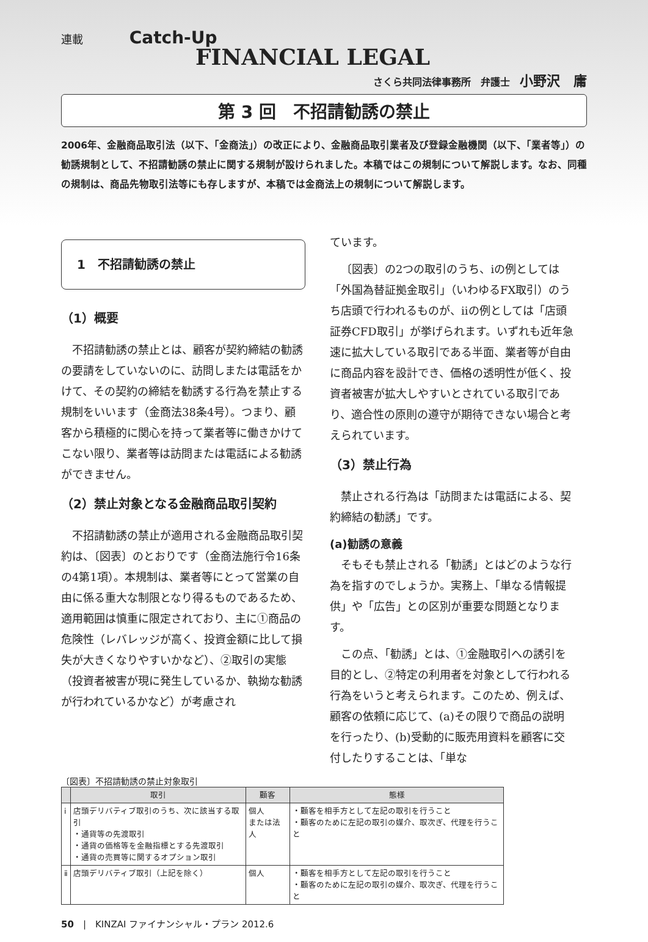連載 Catch-Up
FINANCIAL LEGAL
さくら共同法律事務所　弁護士　小野沢　庸
第 3 回　不招請勧誘の禁止
2006年、金融商品取引法（以下、「金商法」）の改正により、金融商品取引業者及び登録金融機関（以下、「業者等」）の勧誘規制として、不招請勧誘の禁止に関する規制が設けられました。本稿ではこの規制について解説します。なお、同種の規制は、商品先物取引法等にも存しますが、本稿では金商法上の規制について解説します。
1　不招請勧誘の禁止
（1）概要
不招請勧誘の禁止とは、顧客が契約締結の勧誘の要請をしていないのに、訪問しまたは電話をかけて、その契約の締結を勧誘する行為を禁止する規制をいいます（金商法38条4号）。つまり、顧客から積極的に関心を持って業者等に働きかけてこない限り、業者等は訪問または電話による勧誘ができません。
（2）禁止対象となる金融商品取引契約
不招請勧誘の禁止が適用される金融商品取引契約は、〔図表〕のとおりです（金商法施行令16条の4第1項）。本規制は、業者等にとって営業の自由に係る重大な制限となり得るものであるため、適用範囲は慎重に限定されており、主に①商品の危険性（レバレッジが高く、投資金額に比して損失が大きくなりやすいかなど）、②取引の実態（投資者被害が現に発生しているか、執拗な勧誘が行われているかなど）が考慮され
ています。
〔図表〕の2つの取引のうち、ⅰの例としては「外国為替証拠金取引」（いわゆるFX取引）のうち店頭で行われるものが、ⅱの例としては「店頭証券CFD取引」が挙げられます。いずれも近年急速に拡大している取引である半面、業者等が自由に商品内容を設計でき、価格の透明性が低く、投資者被害が拡大しやすいとされている取引であり、適合性の原則の遵守が期待できない場合と考えられています。
（3）禁止行為
禁止される行為は「訪問または電話による、契約締結の勧誘」です。
(a)勧誘の意義
そもそも禁止される「勧誘」とはどのような行為を指すのでしょうか。実務上、「単なる情報提供」や「広告」との区別が重要な問題となります。
この点、「勧誘」とは、①金融取引への誘引を目的とし、②特定の利用者を対象として行われる行為をいうと考えられます。このため、例えば、顧客の依頼に応じて、(a)その限りで商品の説明を行ったり、(b)受動的に販売用資料を顧客に交付したりすることは、「単な
〔図表〕不招請勧誘の禁止対象取引
| | 取引 | 顧客 | 態様 |
| --- | --- | --- | --- |
| ⅰ | 店頭デリバティブ取引のうち、次に該当する取引 ・通貨等の先渡取引 ・通貨の価格等を金融指標とする先渡取引 ・通貨の売買等に関するオプション取引 | 個人 または法人 | ・顧客を相手方として左記の取引を行うこと ・顧客のために左記の取引の媒介、取次ぎ、代理を行うこと |
| ⅱ | 店頭デリバティブ取引（上記を除く） | 個人 | ・顧客を相手方として左記の取引を行うこと ・顧客のために左記の取引の媒介、取次ぎ、代理を行うこと |
50　|　KINZAI ファイナンシャル・プラン 2012.6